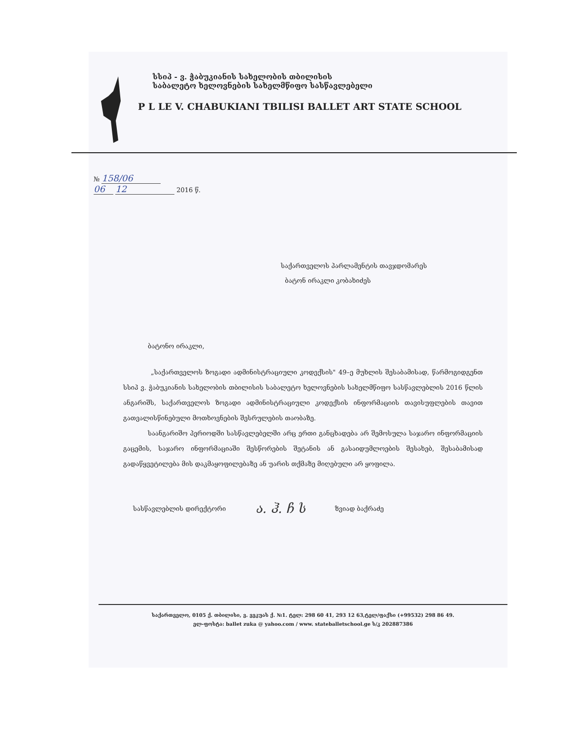სსიპ - ვ. ჭაბუკიანის სახელობის თბილისის
საბალეტო ხელოვნების სახელმწიფო სასწავლებელი
P L LE V. CHABUKIANI TBILISI BALLET ART STATE SCHOOL
№ 158/06
06 12 2016 წ.
საქართველოს პარლამენტის თავჯდომარეს
ბატონ ირაკლი კობახიძეს
ბატონო ირაკლი,
„საქართველოს ზოგადი ადმინისტრაციული კოდექსის" 49–ე მუხლის შესაბამისად, წარმოგიდგენთ სსიპ ვ. ჭაბუკიანის სახელობის თბილისის საბალეტო ხელოვნების სახელმწიფო სასწავლებლის 2016 წლის ანგარიშს, საქართველოს ზოგადი ადმინისტრაციული კოდექსის ინფორმაციის თავისუფლების თავით გათვალისწინებული მოთხოვნების შესრულების თაობაზე.
საანგარიშო პერიოდში სასწავლებელში არც ერთი განცხადება არ შემოსულა საჯარო ინფორმაციის გაცემის, საჯარო ინფორმაციაში შესწორების შეტანის ან გასაიდუმლოების შესახებ, შესაბამისად გადაწყვეტილება მის დაკმაყოფილებაზე ან უარის თქმაზე მიღებული არ ყოფილა.
სასწავლებლის დირექტორი ა. ჰ. ჩ ს ზვიად ბაქრაძე
საქართველო, 0105 ქ. თბილისი, ვ. ვეკუას ქ. №1. ტელ: 298 60 41, 293 12 63,ტელ/ფაქსი (+99532) 298 86 49.
ელ-ფოსტა: ballet zuka @ yahoo.com / www. stateballetschool.ge ს/კ 202887386